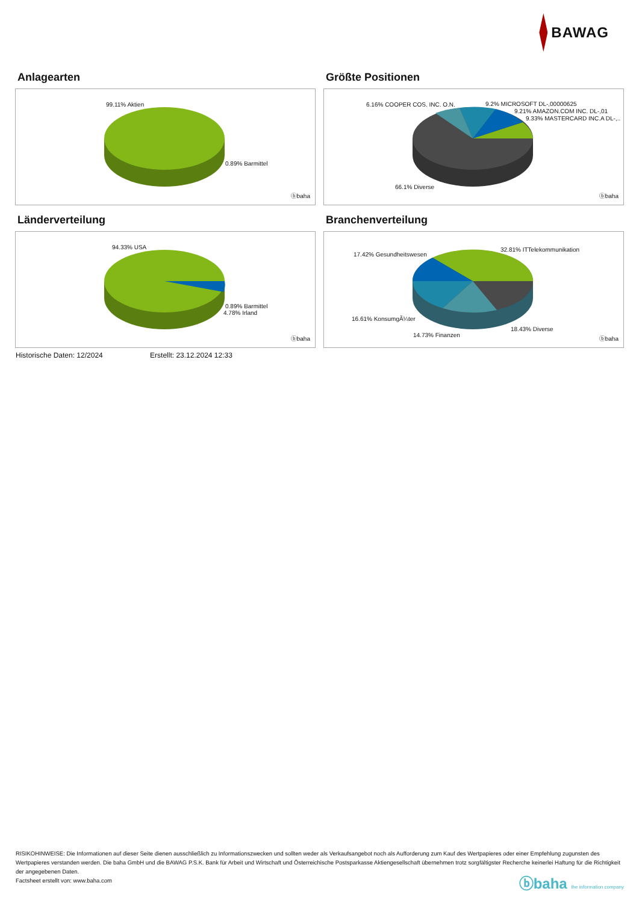BAWAG
Anlagearten
99.11% Aktien
0.89% Barmittel
ⓑbaha
Größte Positionen
6.16% COOPER COS. INC. O.N. 9.2% MICROSOFT DL-,00000625
9.21% AMAZON.COM INC. DL-,01
9.33% MASTERCARD INC.A DL-,..
66.1% Diverse
ⓑbaha
Länderverteilung
94.33% USA
0.89% Barmittel
4.78% Irland
ⓑbaha
Branchenverteilung
17.42% Gesundheitswesen
32.81% ITTelekommunikation
16.61% KonsumgÃ¼ter
18.43% Diverse
14.73% Finanzen
ⓑbaha
Historische Daten: 12/2024 Erstellt: 23.12.2024 12:33
RISIKOHINWEISE: Die Informationen auf dieser Seite dienen ausschließlich zu Informationszwecken und sollten weder als Verkaufsangebot noch als Aufforderung zum Kauf des Wertpapieres oder einer Empfehlung zugunsten des Wertpapieres verstanden werden. Die baha GmbH und die BAWAG P.S.K. Bank für Arbeit und Wirtschaft und Österreichische Postsparkasse Aktiengesellschaft übernehmen trotz sorgfältigster Recherche keinerlei Haftung für die Richtigkeit der angegebenen Daten.
Factsheet erstellt von: www.baha.com
ⓑbaha the information company